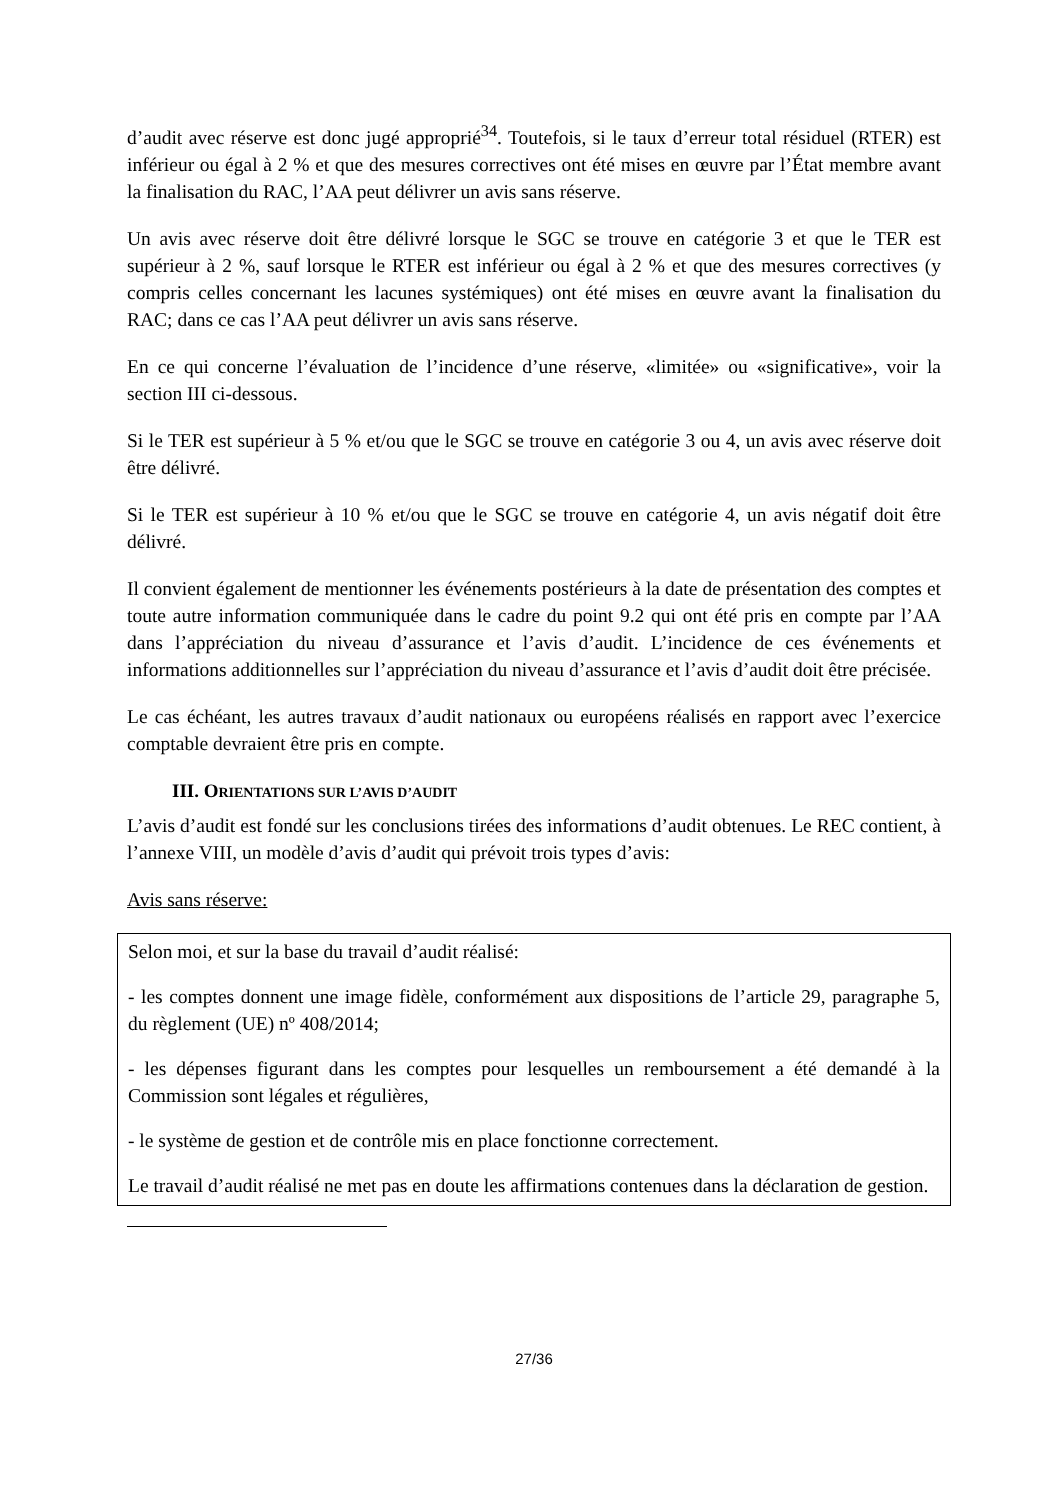d’audit avec réserve est donc jugé approprié<sup>34</sup>. Toutefois, si le taux d’erreur total résiduel (RTER) est inférieur ou égal à 2 % et que des mesures correctives ont été mises en œuvre par l’État membre avant la finalisation du RAC, l’AA peut délivrer un avis sans réserve.
Un avis avec réserve doit être délivré lorsque le SGC se trouve en catégorie 3 et que le TER est supérieur à 2 %, sauf lorsque le RTER est inférieur ou égal à 2 % et que des mesures correctives (y compris celles concernant les lacunes systémiques) ont été mises en œuvre avant la finalisation du RAC; dans ce cas l’AA peut délivrer un avis sans réserve.
En ce qui concerne l’évaluation de l’incidence d’une réserve, «limitée» ou «significative», voir la section III ci-dessous.
Si le TER est supérieur à 5 % et/ou que le SGC se trouve en catégorie 3 ou 4, un avis avec réserve doit être délivré.
Si le TER est supérieur à 10 % et/ou que le SGC se trouve en catégorie 4, un avis négatif doit être délivré.
Il convient également de mentionner les événements postérieurs à la date de présentation des comptes et toute autre information communiquée dans le cadre du point 9.2 qui ont été pris en compte par l’AA dans l’appréciation du niveau d’assurance et l’avis d’audit. L’incidence de ces événements et informations additionnelles sur l’appréciation du niveau d’assurance et l’avis d’audit doit être précisée.
Le cas échéant, les autres travaux d’audit nationaux ou européens réalisés en rapport avec l’exercice comptable devraient être pris en compte.
III. ORIENTATIONS SUR L’AVIS D’AUDIT
L’avis d’audit est fondé sur les conclusions tirées des informations d’audit obtenues. Le REC contient, à l’annexe VIII, un modèle d’avis d’audit qui prévoit trois types d’avis:
Avis sans réserve:
Selon moi, et sur la base du travail d’audit réalisé:
- les comptes donnent une image fidèle, conformément aux dispositions de l’article 29, paragraphe 5, du règlement (UE) nº 408/2014;
- les dépenses figurant dans les comptes pour lesquelles un remboursement a été demandé à la Commission sont légales et régulières,
- le système de gestion et de contrôle mis en place fonctionne correctement.
Le travail d’audit réalisé ne met pas en doute les affirmations contenues dans la déclaration de gestion.
27/36